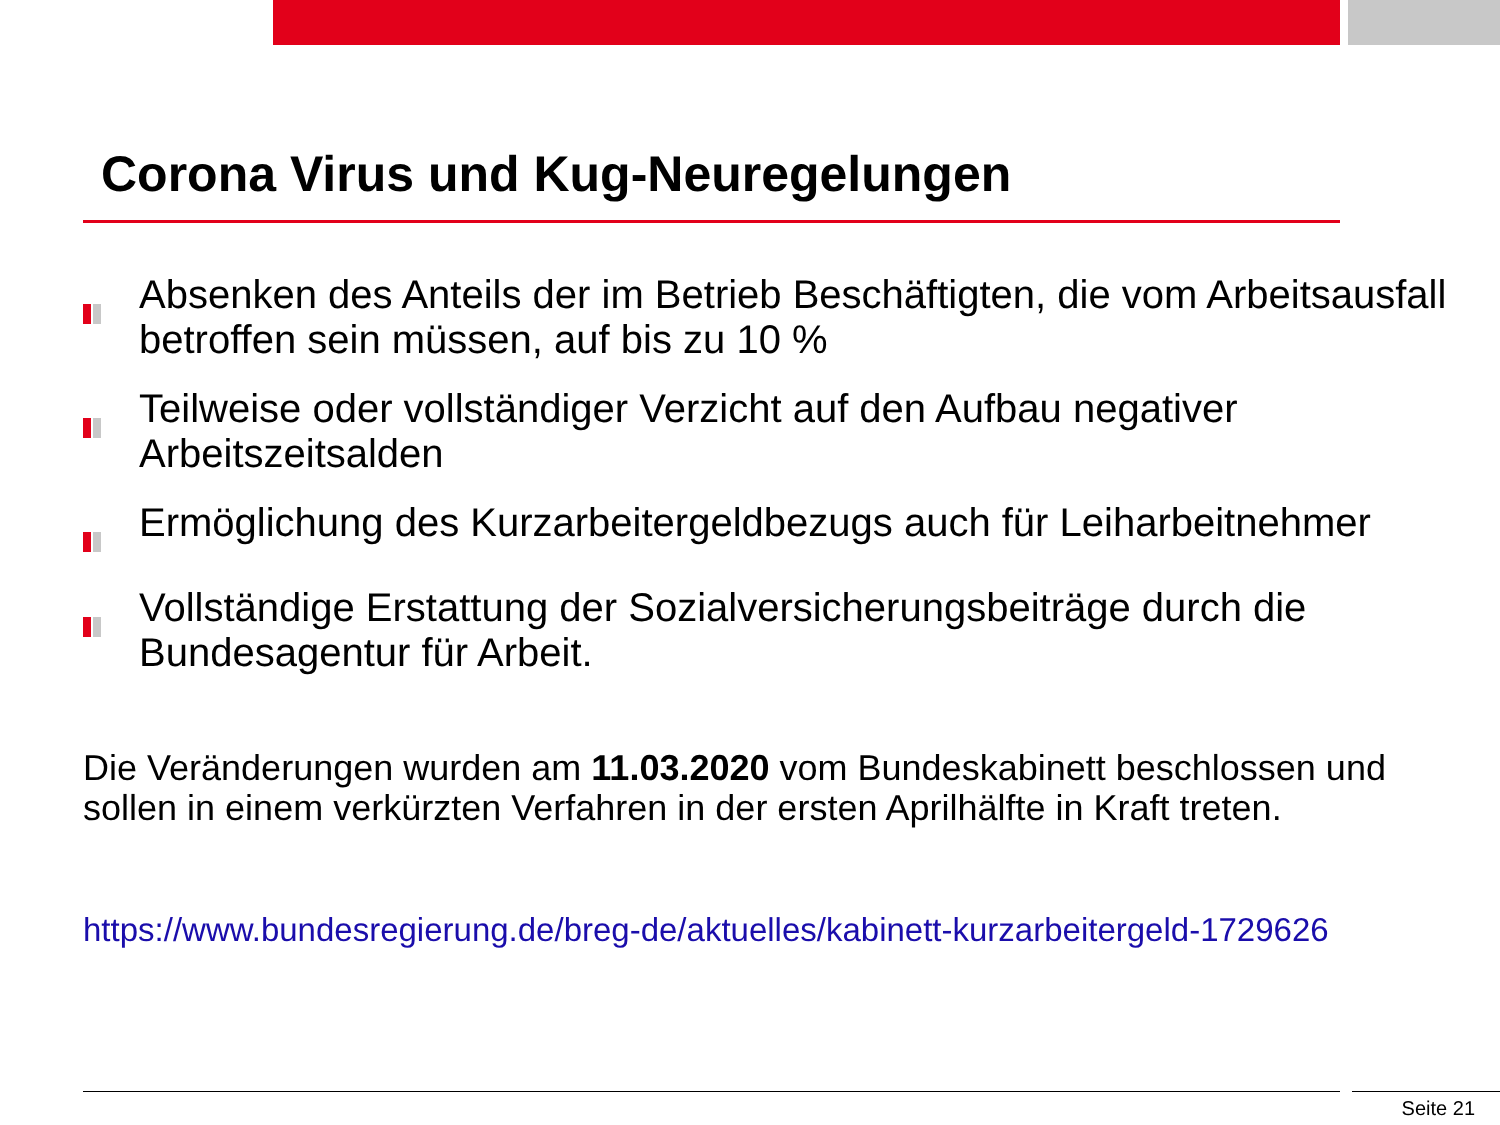Corona Virus und Kug-Neuregelungen
Absenken des Anteils der im Betrieb Beschäftigten, die vom Arbeitsausfall betroffen sein müssen, auf bis zu 10 %
Teilweise oder vollständiger Verzicht auf den Aufbau negativer Arbeitszeitsalden
Ermöglichung des Kurzarbeitergeldbezugs auch für Leiharbeitnehmer
Vollständige Erstattung der Sozialversicherungsbeiträge durch die Bundesagentur für Arbeit.
Die Veränderungen wurden am 11.03.2020 vom Bundeskabinett beschlossen und sollen in einem verkürzten Verfahren in der ersten Aprilhälfte in Kraft treten.
https://www.bundesregierung.de/breg-de/aktuelles/kabinett-kurzarbeitergeld-1729626
Seite 21